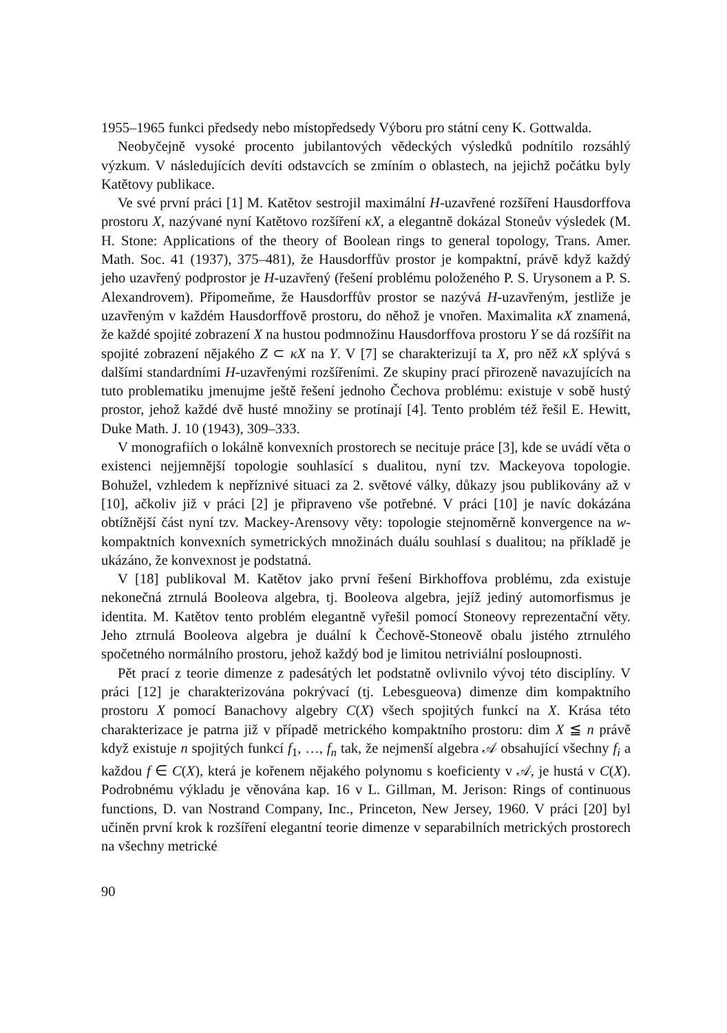1955–1965 funkci předsedy nebo místopředsedy Výboru pro státní ceny K. Gottwalda.
Neobyčejně vysoké procento jubilantových vědeckých výsledků podnítilo rozsáhlý výzkum. V následujících devíti odstavcích se zmíním o oblastech, na jejichž počátku byly Katětovy publikace.
Ve své první práci [1] M. Katětov sestrojil maximální H-uzavřené rozšíření Hausdorffova prostoru X, nazývané nyní Katětovo rozšíření κX, a elegantně dokázal Stoneův výsledek (M. H. Stone: Applications of the theory of Boolean rings to general topology, Trans. Amer. Math. Soc. 41 (1937), 375–481), že Hausdorffův prostor je kompaktní, právě když každý jeho uzavřený podprostor je H-uzavřený (řešení problému položeného P. S. Urysonem a P. S. Alexandrovem). Připomeňme, že Hausdorffův prostor se nazývá H-uzavřeným, jestliže je uzavřeným v každém Hausdorffově prostoru, do něhož je vnořen. Maximalita κX znamená, že každé spojité zobrazení X na hustou podmnožinu Hausdorffova prostoru Y se dá rozšířit na spojité zobrazení nějakého Z ⊂ κX na Y. V [7] se charakterizují ta X, pro něž κX splývá s dalšími standardními H-uzavřenými rozšířeními. Ze skupiny prací přirozeně navazujících na tuto problematiku jmenujme ještě řešení jednoho Čechova problému: existuje v sobě hustý prostor, jehož každé dvě husté množiny se protínají [4]. Tento problém též řešil E. Hewitt, Duke Math. J. 10 (1943), 309–333.
V monografiích o lokálně konvexních prostorech se necituje práce [3], kde se uvádí věta o existenci nejjemnější topologie souhlasící s dualitou, nyní tzv. Mackeyova topologie. Bohužel, vzhledem k nepříznivé situaci za 2. světové války, důkazy jsou publikovány až v [10], ačkoliv již v práci [2] je připraveno vše potřebné. V práci [10] je navíc dokázána obtížnější část nyní tzv. Mackey-Arensovy věty: topologie stejnoměrně konvergence na w-kompaktních konvexních symetrických množinách duálu souhlasí s dualitou; na příkladě je ukázáno, že konvexnost je podstatná.
V [18] publikoval M. Katětov jako první řešení Birkhoffova problému, zda existuje nekonečná ztrnulá Booleova algebra, tj. Booleova algebra, jejíž jediný automorfismus je identita. M. Katětov tento problém elegantně vyřešil pomocí Stoneovy reprezentační věty. Jeho ztrnulá Booleova algebra je duální k Čechově-Stoneově obalu jistého ztrnulého spočetného normálního prostoru, jehož každý bod je limitou netriviální posloupnosti.
Pět prací z teorie dimenze z padesátých let podstatně ovlivnilo vývoj této disciplíny. V práci [12] je charakterizována pokrývací (tj. Lebesgueova) dimenze dim kompaktního prostoru X pomocí Banachovy algebry C(X) všech spojitých funkcí na X. Krása této charakterizace je patrna již v případě metrického kompaktního prostoru: dim X ≦ n právě když existuje n spojitých funkcí f<sub>1</sub>, …, f<sub>n</sub> tak, že nejmenší algebra 𝒜 obsahující všechny f<sub>i</sub> a každou f ∈ C(X), která je kořenem nějakého polynomu s koeficienty v 𝒜, je hustá v C(X). Podrobnému výkladu je věnována kap. 16 v L. Gillman, M. Jerison: Rings of continuous functions, D. van Nostrand Company, Inc., Princeton, New Jersey, 1960. V práci [20] byl učiněn první krok k rozšíření elegantní teorie dimenze v separabilních metrických prostorech na všechny metrické
90